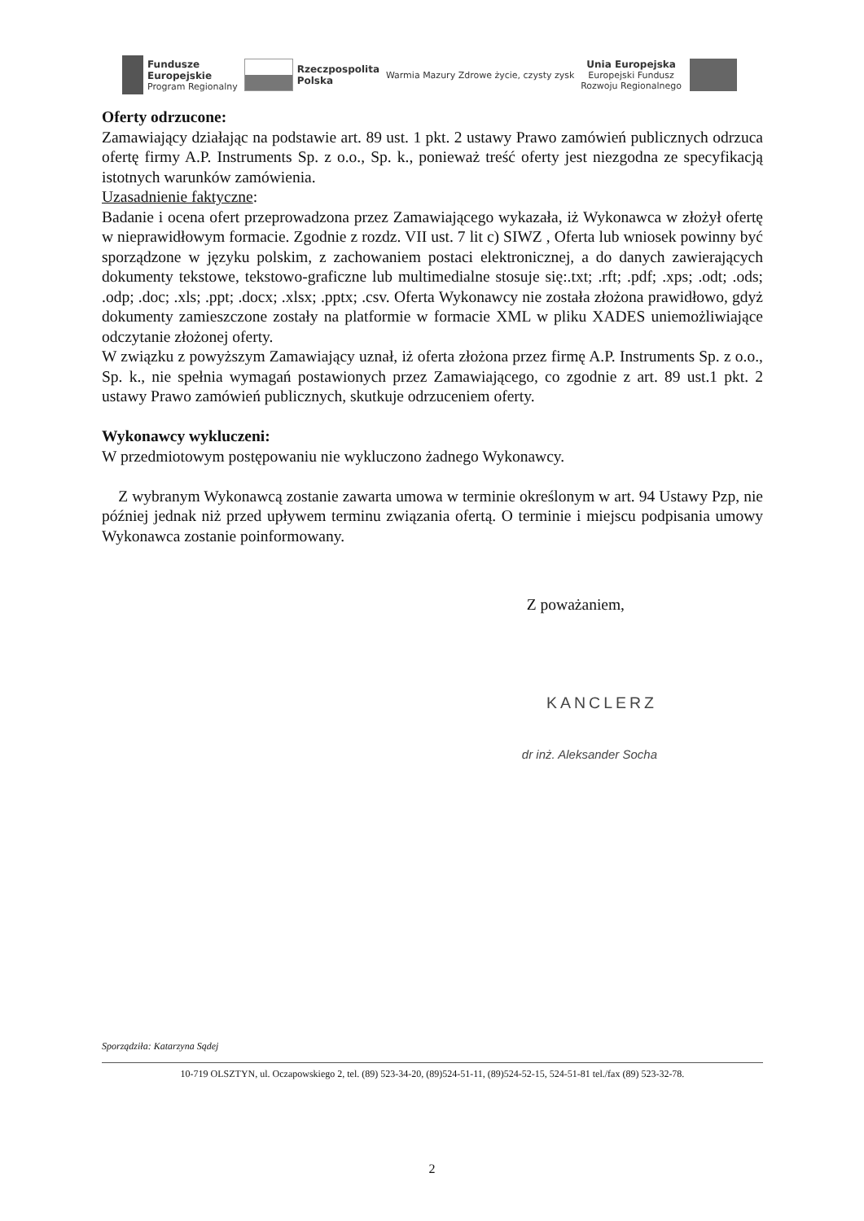Fundusze
Europejskie
Program Regionalny
Rzeczpospolita
Polska
Warmia Mazury Zdrowe życie, czysty zysk
Unia Europejska
Europejski Fundusz
Rozwoju Regionalnego
Oferty odrzucone:
Zamawiający działając na podstawie art. 89 ust. 1 pkt. 2 ustawy Prawo zamówień publicznych odrzuca ofertę firmy A.P. Instruments Sp. z o.o., Sp. k., ponieważ treść oferty jest niezgodna ze specyfikacją istotnych warunków zamówienia.
Uzasadnienie faktyczne:
Badanie i ocena ofert przeprowadzona przez Zamawiającego wykazała, iż Wykonawca w złożył ofertę w nieprawidłowym formacie. Zgodnie z rozdz. VII ust. 7 lit c) SIWZ , Oferta lub wniosek powinny być sporządzone w języku polskim, z zachowaniem postaci elektronicznej, a do danych zawierających dokumenty tekstowe, tekstowo-graficzne lub multimedialne stosuje się:.txt; .rft; .pdf; .xps; .odt; .ods; .odp; .doc; .xls; .ppt; .docx; .xlsx; .pptx; .csv. Oferta Wykonawcy nie została złożona prawidłowo, gdyż dokumenty zamieszczone zostały na platformie w formacie XML w pliku XADES uniemożliwiające odczytanie złożonej oferty.
W związku z powyższym Zamawiający uznał, iż oferta złożona przez firmę A.P. Instruments Sp. z o.o., Sp. k., nie spełnia wymagań postawionych przez Zamawiającego, co zgodnie z art. 89 ust.1 pkt. 2 ustawy Prawo zamówień publicznych, skutkuje odrzuceniem oferty.
Wykonawcy wykluczeni:
W przedmiotowym postępowaniu nie wykluczono żadnego Wykonawcy.
Z wybranym Wykonawcą zostanie zawarta umowa w terminie określonym w art. 94 Ustawy Pzp, nie później jednak niż przed upływem terminu związania ofertą. O terminie i miejscu podpisania umowy Wykonawca zostanie poinformowany.
Z poważaniem,
KANCLERZ
dr inż. Aleksander Socha
Sporządziła: Katarzyna Sądej
10-719 OLSZTYN, ul. Oczapowskiego 2, tel. (89) 523-34-20, (89)524-51-11, (89)524-52-15, 524-51-81 tel./fax (89) 523-32-78.
2